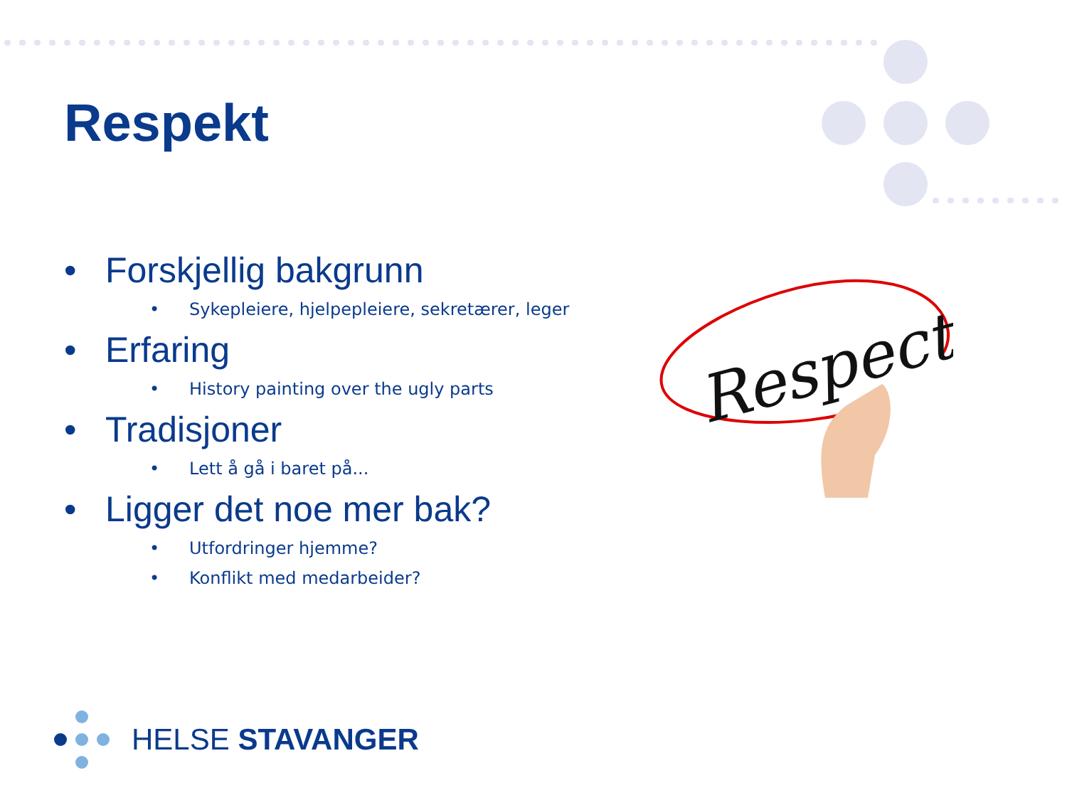Respekt
• Forskjellig bakgrunn
• Sykepleiere, hjelpepleiere, sekretærer, leger
• Erfaring
• History painting over the ugly parts
• Tradisjoner
• Lett å gå i baret på...
• Ligger det noe mer bak?
• Utfordringer hjemme?
• Konflikt med medarbeider?
Respect
HELSE STAVANGER